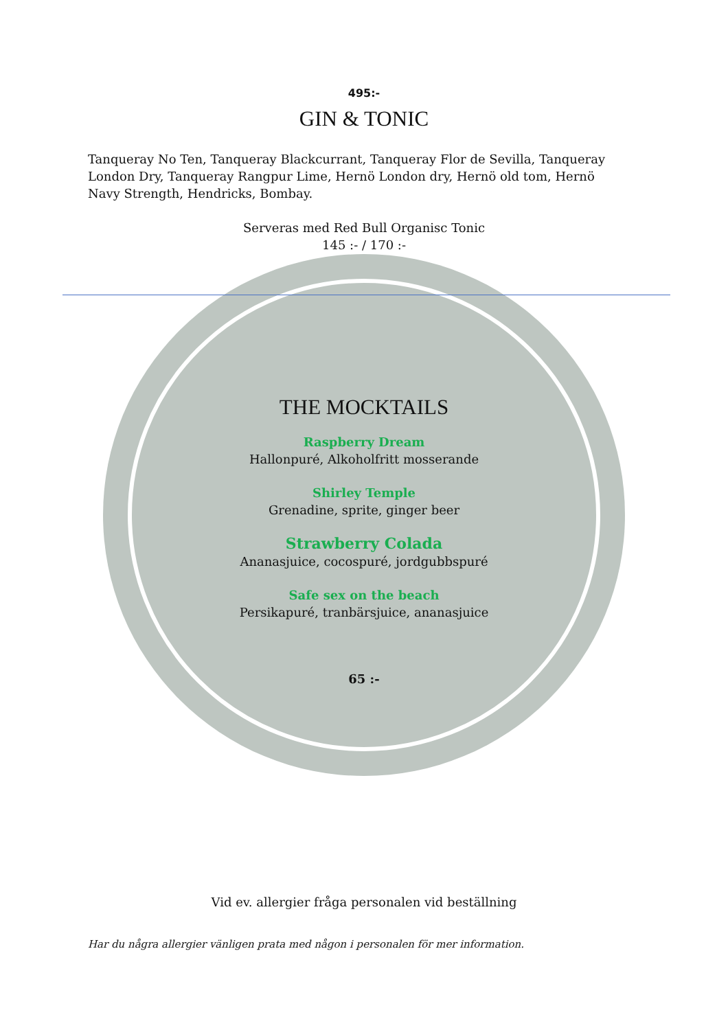495:-
GIN & TONIC
Tanqueray No Ten, Tanqueray Blackcurrant, Tanqueray Flor de Sevilla, Tanqueray London Dry, Tanqueray Rangpur Lime, Hernö London dry, Hernö old tom, Hernö Navy Strength, Hendricks, Bombay.
Serveras med Red Bull Organisc Tonic
145 :- / 170 :-
THE MOCKTAILS
Raspberry Dream
Hallonpuré, Alkoholfritt mosserande
Shirley Temple
Grenadine, sprite, ginger beer
Strawberry Colada
Ananasjuice, cocospuré, jordgubbspuré
Safe sex on the beach
Persikapuré, tranbärsjuice, ananasjuice
65 :-
Vid ev. allergier fråga personalen vid beställning
Har du några allergier vänligen prata med någon i personalen för mer information.